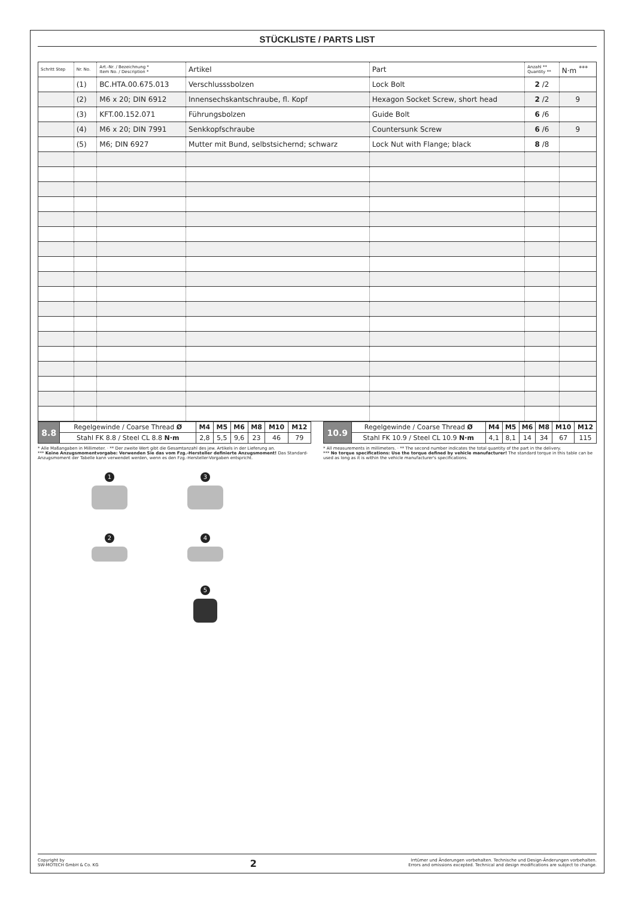STÜCKLISTE / PARTS LIST
| Schritt Step | Nr. No. | Art.-Nr. / Bezeichnung * Item No. / Description * | Artikel | Part | Anzahl ** Quantity ** | N·m <sup>***</sup> |
| --- | --- | --- | --- | --- | --- | --- |
| | (1) | BC.HTA.00.675.013 | Verschlusssbolzen | Lock Bolt | 2 /2 | |
| | (2) | M6 x 20; DIN 6912 | Innensechskantschraube, fl. Kopf | Hexagon Socket Screw, short head | 2 /2 | 9 |
| | (3) | KFT.00.152.071 | Führungsbolzen | Guide Bolt | 6 /6 | |
| | (4) | M6 x 20; DIN 7991 | Senkkopfschraube | Countersunk Screw | 6 /6 | 9 |
| | (5) | M6; DIN 6927 | Mutter mit Bund, selbstsichernd; schwarz | Lock Nut with Flange; black | 8 /8 | |
| 8.8 | Regelgewinde / Coarse Thread Ø | M4 | M5 | M6 | M8 | M10 | M12 |
| | Stahl FK 8.8 / Steel CL 8.8 N·m | 2,8 | 5,5 | 9,6 | 23 | 46 | 79 |
| 10.9 | Regelgewinde / Coarse Thread Ø | M4 | M5 | M6 | M8 | M10 | M12 |
| | Stahl FK 10.9 / Steel CL 10.9 N·m | 4,1 | 8,1 | 14 | 34 | 67 | 115 |
* Alle Maßangaben in Millimeter. · ** Der zweite Wert gibt die Gesamtanzahl des jew. Artikels in der Lieferung an.
*** Keine Anzugsmomentvorgabe: Verwenden Sie das vom Fzg.-Hersteller definierte Anzugsmoment! Das Standard-Anzugsmoment der Tabelle kann verwendet werden, wenn es den Fzg.-Hersteller-Vorgaben entspricht.
* All measurements in millimeters. · ** The second number indicates the total quantity of the part in the delivery.
*** No torque specifications: Use the torque defined by vehicle manufacturer! The standard torque in this table can be used as long as it is within the vehicle manufacturer's specifications.
1
3
2
4
5
Copyright by
SW-MOTECH GmbH & Co. KG
2
Irrtümer und Änderungen vorbehalten. Technische und Design-Änderungen vorbehalten.
Errors and omissions excepted. Technical and design modifications are subject to change.